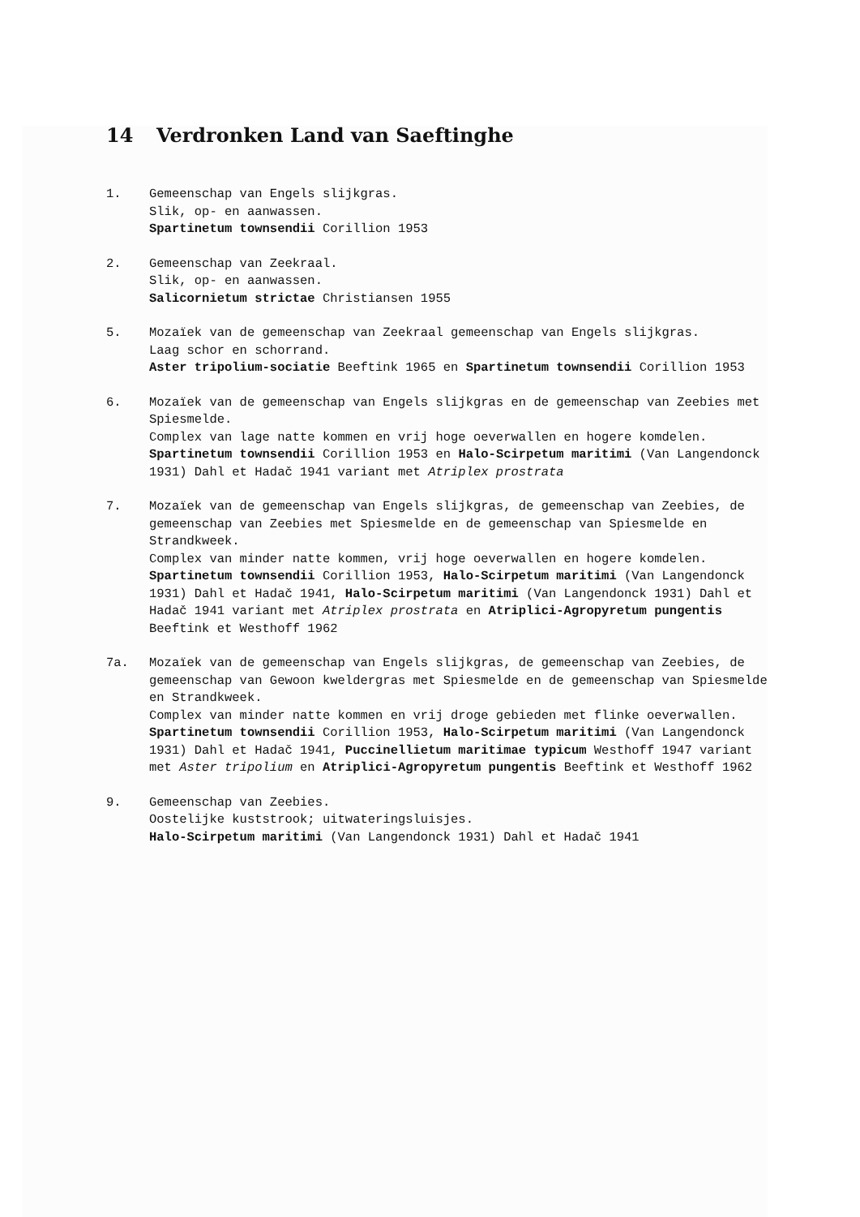14 Verdronken Land van Saeftinghe
1. Gemeenschap van Engels slijkgras.
Slik, op- en aanwassen.
Spartinetum townsendii Corillion 1953
2. Gemeenschap van Zeekraal.
Slik, op- en aanwassen.
Salicornietum strictae Christiansen 1955
5. Mozaïek van de gemeenschap van Zeekraal gemeenschap van Engels slijkgras.
Laag schor en schorrand.
Aster tripolium-sociatie Beeftink 1965 en Spartinetum townsendii Corillion 1953
6. Mozaïek van de gemeenschap van Engels slijkgras en de gemeenschap van Zeebies met Spiesmelde.
Complex van lage natte kommen en vrij hoge oeverwallen en hogere komdelen.
Spartinetum townsendii Corillion 1953 en Halo-Scirpetum maritimi (Van Langendonck 1931) Dahl et Hadač 1941 variant met Atriplex prostrata
7. Mozaïek van de gemeenschap van Engels slijkgras, de gemeenschap van Zeebies, de gemeenschap van Zeebies met Spiesmelde en de gemeenschap van Spiesmelde en Strandkweek.
Complex van minder natte kommen, vrij hoge oeverwallen en hogere komdelen.
Spartinetum townsendii Corillion 1953, Halo-Scirpetum maritimi (Van Langendonck 1931) Dahl et Hadač 1941, Halo-Scirpetum maritimi (Van Langendonck 1931) Dahl et Hadač 1941 variant met Atriplex prostrata en Atriplici-Agropyretum pungentis Beeftink et Westhoff 1962
7a. Mozaïek van de gemeenschap van Engels slijkgras, de gemeenschap van Zeebies, de gemeenschap van Gewoon kweldergras met Spiesmelde en de gemeenschap van Spiesmelde en Strandkweek.
Complex van minder natte kommen en vrij droge gebieden met flinke oeverwallen.
Spartinetum townsendii Corillion 1953, Halo-Scirpetum maritimi (Van Langendonck 1931) Dahl et Hadač 1941, Puccinellietum maritimae typicum Westhoff 1947 variant met Aster tripolium en Atriplici-Agropyretum pungentis Beeftink et Westhoff 1962
9. Gemeenschap van Zeebies.
Oostelijke kuststrook; uitwateringsluisjes.
Halo-Scirpetum maritimi (Van Langendonck 1931) Dahl et Hadač 1941